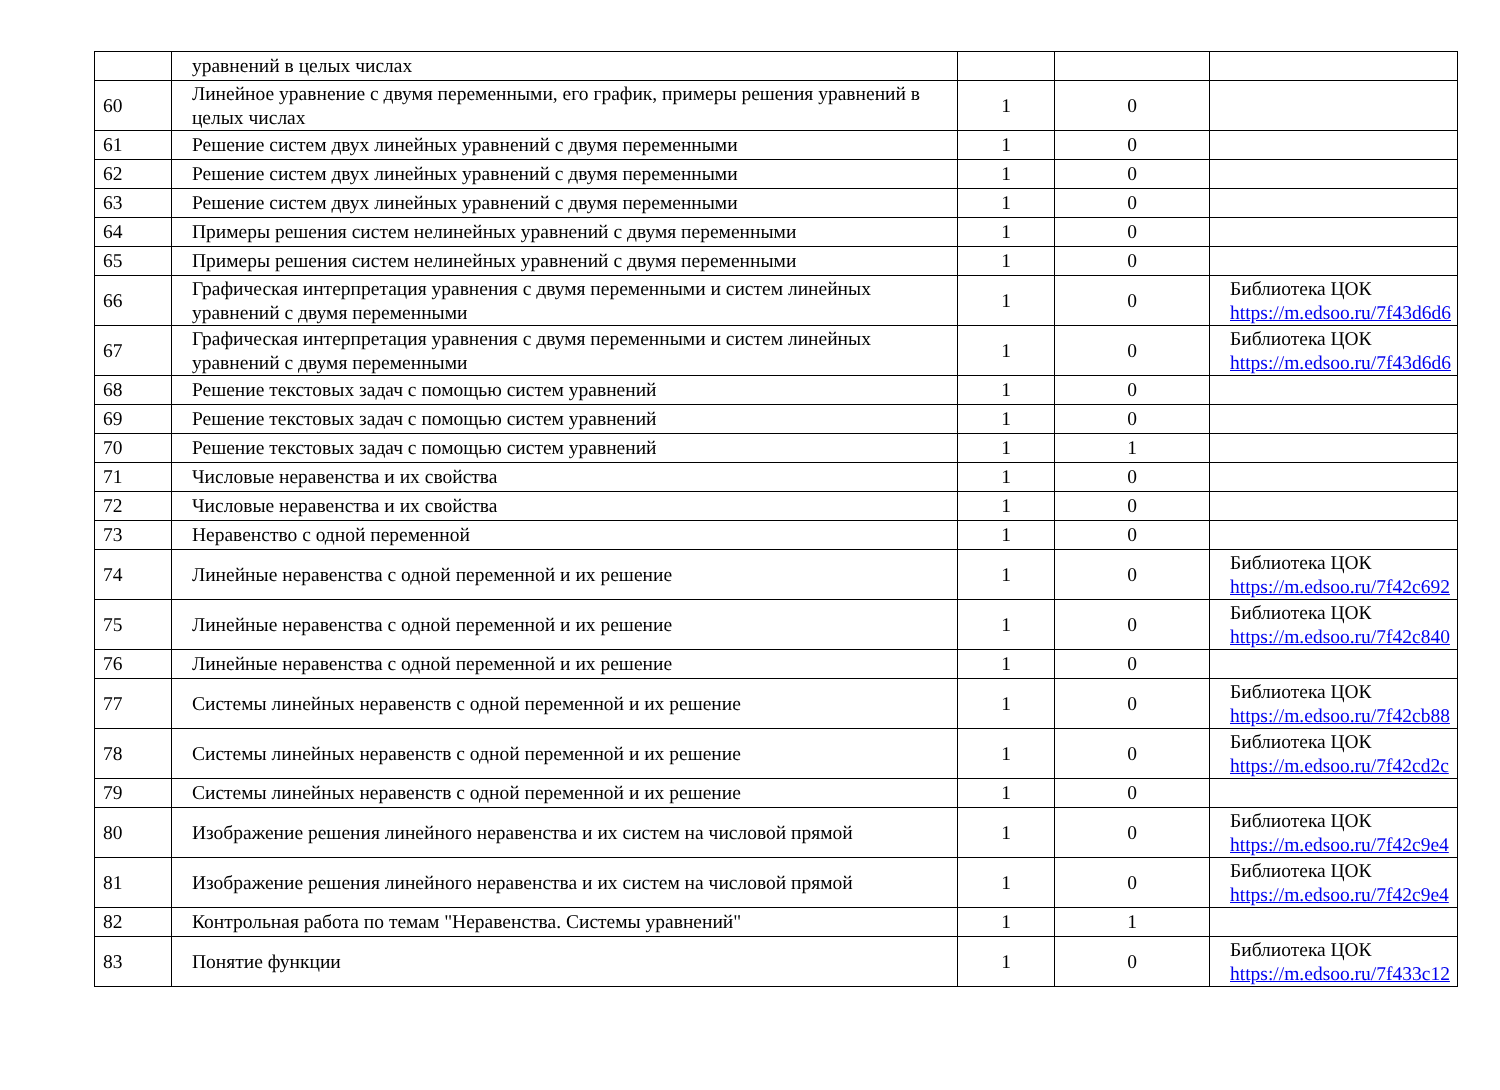| | уравнений в целых числах | | | |
| 60 | Линейное уравнение с двумя переменными, его график, примеры решения уравнений в целых числах | 1 | 0 | |
| 61 | Решение систем двух линейных уравнений с двумя переменными | 1 | 0 | |
| 62 | Решение систем двух линейных уравнений с двумя переменными | 1 | 0 | |
| 63 | Решение систем двух линейных уравнений с двумя переменными | 1 | 0 | |
| 64 | Примеры решения систем нелинейных уравнений с двумя переменными | 1 | 0 | |
| 65 | Примеры решения систем нелинейных уравнений с двумя переменными | 1 | 0 | |
| 66 | Графическая интерпретация уравнения с двумя переменными и систем линейных уравнений с двумя переменными | 1 | 0 | Библиотека ЦОК https://m.edsoo.ru/7f43d6d6 |
| 67 | Графическая интерпретация уравнения с двумя переменными и систем линейных уравнений с двумя переменными | 1 | 0 | Библиотека ЦОК https://m.edsoo.ru/7f43d6d6 |
| 68 | Решение текстовых задач с помощью систем уравнений | 1 | 0 | |
| 69 | Решение текстовых задач с помощью систем уравнений | 1 | 0 | |
| 70 | Решение текстовых задач с помощью систем уравнений | 1 | 1 | |
| 71 | Числовые неравенства и их свойства | 1 | 0 | |
| 72 | Числовые неравенства и их свойства | 1 | 0 | |
| 73 | Неравенство с одной переменной | 1 | 0 | |
| 74 | Линейные неравенства с одной переменной и их решение | 1 | 0 | Библиотека ЦОК https://m.edsoo.ru/7f42c692 |
| 75 | Линейные неравенства с одной переменной и их решение | 1 | 0 | Библиотека ЦОК https://m.edsoo.ru/7f42c840 |
| 76 | Линейные неравенства с одной переменной и их решение | 1 | 0 | |
| 77 | Системы линейных неравенств с одной переменной и их решение | 1 | 0 | Библиотека ЦОК https://m.edsoo.ru/7f42cb88 |
| 78 | Системы линейных неравенств с одной переменной и их решение | 1 | 0 | Библиотека ЦОК https://m.edsoo.ru/7f42cd2c |
| 79 | Системы линейных неравенств с одной переменной и их решение | 1 | 0 | |
| 80 | Изображение решения линейного неравенства и их систем на числовой прямой | 1 | 0 | Библиотека ЦОК https://m.edsoo.ru/7f42c9e4 |
| 81 | Изображение решения линейного неравенства и их систем на числовой прямой | 1 | 0 | Библиотека ЦОК https://m.edsoo.ru/7f42c9e4 |
| 82 | Контрольная работа по темам "Неравенства. Системы уравнений" | 1 | 1 | |
| 83 | Понятие функции | 1 | 0 | Библиотека ЦОК https://m.edsoo.ru/7f433c12 |